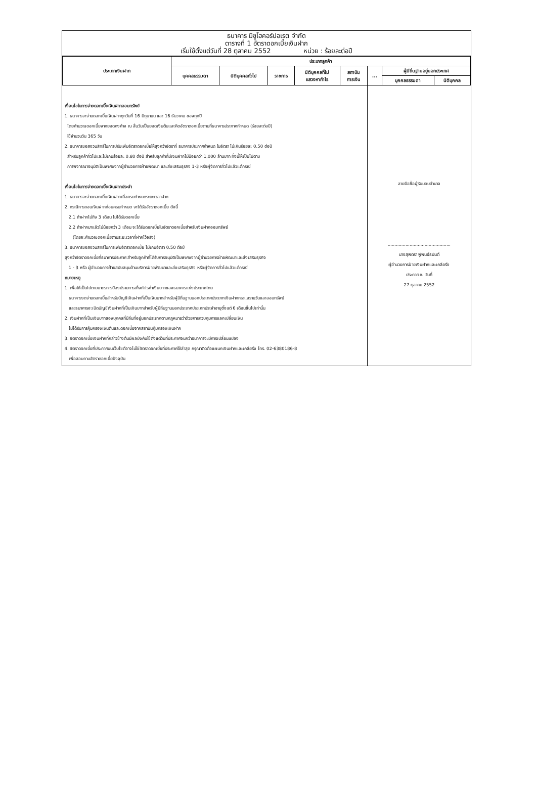ธนาคาร มิซูโฮคอร์ปอเรต จำกัด
ตารางที่ 1 อัตราดอกเบี้ยเงินฝาก
เริ่มใช้ตั้งแต่วันที่ 28 ตุลาคม 2552 หน่วย : ร้อยละต่อปี
| ประเภทเงินฝาก | ประเภทลูกค้า | | | | | | | |
| --- | --- | --- | --- | --- | --- | --- | --- | --- |
| | บุคคลธรรมดา | นิติบุคคลทั่วไป | ราชการ | นิติบุคคลที่ไม่ แสวงหากำไร | สถาบัน การเงิน | ... | ผู้มีถิ่นฐานอยู่นอกประเทศ | |
| | | | | | | | บุคคลธรรมดา | นิติบุคคล |
| เงื่อนไขในการจ่ายดอกเบี้ยเงินฝากออมทรัพย์ 1. ธนาคารจะจ่ายดอกเบี้ยเงินฝากทุกวันที่ 16 มิถุนายน และ 16 ธันวาคม ของทุกปี โดยคำนวณดอกเบี้ยจากยอดคงค้าง ณ สิ้นวันเป็นยอดเงินต้นและคิดอัตราดอกเบี้ยตามที่ธนาคารประกาศกำหนด (ร้อยละต่อปี) ใช้จำนวนวัน 365 วัน 2. ธนาคารขอสงวนสิทธิ์ในการปรับเพิ่มอัตราดอกเบี้ยให้สูงกว่าอัตราที่ ธนาคารประกาศกำหนด ในอัตรา ไม่เกินร้อยละ 0.50 ต่อปี สำหรับลูกค้าทั่วไปและไม่เกินร้อยละ 0.80 ต่อปี สำหรับลูกค้าที่มีเงินฝากไม่น้อยกว่า 1,000 ล้านบาท ทั้งนี้ให้เป็นไปตาม การพิจารณาอนุมัติเป็นพิเศษจากผู้อำนวยการฝ่ายพัฒนา และส่งเสริมธุรกิจ 1-3 หรือผู้จัดการทั่วไปแล้วแต่กรณี เงื่อนไขในการจ่ายดอกเบี้ยเงินฝากประจำ 1. ธนาคารจะจ่ายดอกเบี้ยเงินฝากเมื่อครบกำหนดระยะเวลาฝาก 2. กรณีการถอนเงินฝากก่อนครบกำหนด จะได้รับอัตราดอกเบี้ย ดังนี้ 2.1 ถ้าฝากไม่ถึง 3 เดือน ไม่ได้รับดอกเบี้ย 2.2 ถ้าฝากมาแล้วไม่น้อยกว่า 3 เดือน จะได้รับดอกเบี้ยในอัตราดอกเบี้ยสำหรับเงินฝากออมทรัพย์ (โดยจะคำนวณดอกเบี้ยตามระยะเวลาที่ฝากไว้จริง) 3. ธนาคารขอสงวนสิทธิ์ในการเพิ่มอัตราดอกเบี้ย ไม่เกินอัตรา 0.50 ต่อปี สูงกว่าอัตราดอกเบี้ยที่ธนาคารประกาศ สำหรับลูกค้าที่ได้รับการอนุมัติเป็นพิเศษจากผู้อำนวยการฝ่ายพัฒนาและส่งเสริมธุรกิจ 1 - 3 หรือ ผู้อำนวยการฝ่ายสนับสนุนด้านบริการฝ่ายพัฒนาและส่งเสริมธุรกิจ หรือผู้จัดการทั่วไปแล้วแต่กรณี หมายเหตุ 1. เพื่อให้เป็นไปตามมาตรการป้องปรามการเก็งกำไรค่าเงินบาทของธนาคารแห่งประเทศไทย ธนาคารงดจ่ายดอกเบี้ยสำหรับบัญชีเงินฝากที่เป็นเงินบาทสำหรับผู้มีถิ่นฐานนอกประเทศประเภทเงินฝากกระแสรายวันและออมทรัพย์ และธนาคารจะเปิดบัญชีเงินฝากที่เป็นเงินบาทสำหรับผู้มีถิ่นฐานนอกประเทศประเภทประจำอายุตั้งแต่ 6 เดือนขึ้นไปเท่านั้น 2. เงินฝากที่เป็นเงินบาทของบุคคลที่มีถิ่นที่อยู่นอกประเทศตามกฎหมายว่าด้วยการควบคุมการแลกเปลี่ยนเงิน ไม่ได้รับการคุ้มครองเงินต้นและดอกเบี้ยจากสถาบันคุ้มครองเงินฝาก 3. อัตราดอกเบี้ยเงินฝากที่กล่าวข้างต้นมีผลบังคับใช้ตั้งแต่วันที่ประกาศจนกว่าธนาคารจะมีการเปลี่ยนแปลง 4. อัตราดอกเบี้ยที่ประกาศบนเว็บไซต์อาจไม่ใช่อัตราดอกเบี้ยที่ประกาศใช้ล่าสุด กรุณาติดต่อแผนกเงินฝากและเคลียริ่ง โทร. 02-6380186-8 เพื่อสอบถามอัตราดอกเบี้ยปัจจุบัน | | | | | | ลายมือชื่อผู้รับมอบอำนาจ .............................................. นางสุพิตรา ฟูพันธ์ธนันต์ ผู้อำนวยการฝ่ายเงินฝากและเคลียริ่ง ประกาศ ณ วันที่ 27 ตุลาคม 2552 | | |